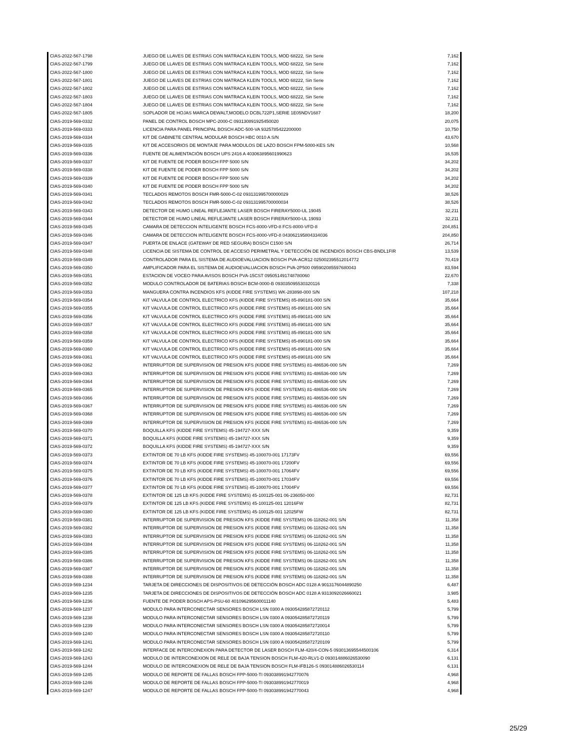| CIAS-2022-567-1798 | JUEGO DE LLAVES DE ESTRIAS CON MATRACA KLEIN TOOLS, MOD 68222, Sin Serie | 7,162 |
| CIAS-2022-567-1799 | JUEGO DE LLAVES DE ESTRIAS CON MATRACA KLEIN TOOLS, MOD 68222, Sin Serie | 7,162 |
| CIAS-2022-567-1800 | JUEGO DE LLAVES DE ESTRIAS CON MATRACA KLEIN TOOLS, MOD 68222, Sin Serie | 7,162 |
| CIAS-2022-567-1801 | JUEGO DE LLAVES DE ESTRIAS CON MATRACA KLEIN TOOLS, MOD 68222, Sin Serie | 7,162 |
| CIAS-2022-567-1802 | JUEGO DE LLAVES DE ESTRIAS CON MATRACA KLEIN TOOLS, MOD 68222, Sin Serie | 7,162 |
| CIAS-2022-567-1803 | JUEGO DE LLAVES DE ESTRIAS CON MATRACA KLEIN TOOLS, MOD 68222, Sin Serie | 7,162 |
| CIAS-2022-567-1804 | JUEGO DE LLAVES DE ESTRIAS CON MATRACA KLEIN TOOLS, MOD 68222, Sin Serie | 7,162 |
| CIAS-2022-567-1805 | SOPLADOR DE HOJAS MARCA DEWALT,MODELO DCBL722P1,SERIE 1E05NDV1687 | 18,200 |
| CIAS-2019-569-0332 | PANEL DE CONTROL BOSCH MPC-2000-C 093130891925450020 | 20,075 |
| CIAS-2019-569-0333 | LICENCIA PARA PANEL PRINCIPAL BOSCH ADC-500-VA 9325785422200000 | 10,750 |
| CIAS-2019-569-0334 | KIT DE GABINETE CENTRAL MODULAR BOSCH HBC 0010 A S/N | 43,670 |
| CIAS-2019-569-0335 | KIT DE ACCESORIOS DE MONTAJE PARA MODULOS DE LAZO BOSCH FPM-5000-KES S/N | 10,568 |
| CIAS-2019-569-0336 | FUENTE DE ALIMENTACIÓN BOSCH UPS 2416 A 403063895601990623 | 16,535 |
| CIAS-2019-569-0337 | KIT DE FUENTE DE PODER BOSCH FPP 5000 S/N | 34,202 |
| CIAS-2019-569-0338 | KIT DE FUENTE DE PODER BOSCH FPP 5000 S/N | 34,202 |
| CIAS-2019-569-0339 | KIT DE FUENTE DE PODER BOSCH FPP 5000 S/N | 34,202 |
| CIAS-2019-569-0340 | KIT DE FUENTE DE PODER BOSCH FPP 5000 S/N | 34,202 |
| CIAS-2019-569-0341 | TECLADOS REMOTOS BOSCH FMR-5000-C-02 093131995700000029 | 38,526 |
| CIAS-2019-569-0342 | TECLADOS REMOTOS BOSCH FMR-5000-C-02 093131995700000034 | 38,526 |
| CIAS-2019-569-0343 | DETECTOR DE HUMO LINEAL REFLEJANTE LASER BOSCH FIRERAY5000-UL 19045 | 32,211 |
| CIAS-2019-569-0344 | DETECTOR DE HUMO LINEAL REFLEJANTE LASER BOSCH FIRERAY5000-UL 19093 | 32,211 |
| CIAS-2019-569-0345 | CAMARA DE DETECCION INTELIGENTE BOSCH FCS-8000-VFD-8 FCS-8000-VFD-8 | 204,851 |
| CIAS-2019-569-0346 | CAMARA DE DETECCION INTELIGENTE BOSCH FCS-8000-VFD-8 043062195804334036 | 204,850 |
| CIAS-2019-569-0347 | PUERTA DE ENLACE (GATEWAY DE RED SEGURA) BOSCH C1500 S/N | 26,714 |
| CIAS-2019-569-0348 | LICENCIA DE SISTEMA DE CONTROL DE ACCESO PERIMETRAL Y DETECCIÓN DE INCENDIOS BOSCH CBS-BNDL1FIR | 13,539 |
| CIAS-2019-569-0349 | CONTROLADOR PARA EL SISTEMA DE AUDIOEVALUACION BOSCH PVA-ACR12 025002395512014772 | 70,419 |
| CIAS-2019-569-0350 | AMPLIFICADOR PARA EL SISTEMA DE AUDIOEVALUACION BOSCH PVA-2P500 095902085597680043 | 83,594 |
| CIAS-2019-569-0351 | ESTACION DE VOCEO PARA AVISOS BOSCH PVA-15CST 095051491748780060 | 22,670 |
| CIAS-2019-569-0352 | MODULO CONTROLADOR DE BATERIAS BOSCH BCM-0000-B 093035095530320116 | 7,338 |
| CIAS-2019-569-0353 | MANGUERA CONTRA INCENDIOS KFS (KIDDE FIRE SYSTEMS) WK-283898-000 S/N | 107,218 |
| CIAS-2019-569-0354 | KIT VALVULA DE CONTROL ELECTRICO KFS (KIDDE FIRE SYSTEMS) 85-890181-000 S/N | 35,664 |
| CIAS-2019-569-0355 | KIT VALVULA DE CONTROL ELECTRICO KFS (KIDDE FIRE SYSTEMS) 85-890181-000 S/N | 35,664 |
| CIAS-2019-569-0356 | KIT VALVULA DE CONTROL ELECTRICO KFS (KIDDE FIRE SYSTEMS) 85-890181-000 S/N | 35,664 |
| CIAS-2019-569-0357 | KIT VALVULA DE CONTROL ELECTRICO KFS (KIDDE FIRE SYSTEMS) 85-890181-000 S/N | 35,664 |
| CIAS-2019-569-0358 | KIT VALVULA DE CONTROL ELECTRICO KFS (KIDDE FIRE SYSTEMS) 85-890181-000 S/N | 35,664 |
| CIAS-2019-569-0359 | KIT VALVULA DE CONTROL ELECTRICO KFS (KIDDE FIRE SYSTEMS) 85-890181-000 S/N | 35,664 |
| CIAS-2019-569-0360 | KIT VALVULA DE CONTROL ELECTRICO KFS (KIDDE FIRE SYSTEMS) 85-890181-000 S/N | 35,664 |
| CIAS-2019-569-0361 | KIT VALVULA DE CONTROL ELECTRICO KFS (KIDDE FIRE SYSTEMS) 85-890181-000 S/N | 35,664 |
| CIAS-2019-569-0362 | INTERRUPTOR DE SUPERVISION DE PRESION KFS (KIDDE FIRE SYSTEMS) 81-486536-000 S/N | 7,269 |
| CIAS-2019-569-0363 | INTERRUPTOR DE SUPERVISION DE PRESION KFS (KIDDE FIRE SYSTEMS) 81-486536-000 S/N | 7,269 |
| CIAS-2019-569-0364 | INTERRUPTOR DE SUPERVISION DE PRESION KFS (KIDDE FIRE SYSTEMS) 81-486536-000 S/N | 7,269 |
| CIAS-2019-569-0365 | INTERRUPTOR DE SUPERVISION DE PRESION KFS (KIDDE FIRE SYSTEMS) 81-486536-000 S/N | 7,269 |
| CIAS-2019-569-0366 | INTERRUPTOR DE SUPERVISION DE PRESION KFS (KIDDE FIRE SYSTEMS) 81-486536-000 S/N | 7,269 |
| CIAS-2019-569-0367 | INTERRUPTOR DE SUPERVISION DE PRESION KFS (KIDDE FIRE SYSTEMS) 81-486536-000 S/N | 7,269 |
| CIAS-2019-569-0368 | INTERRUPTOR DE SUPERVISION DE PRESION KFS (KIDDE FIRE SYSTEMS) 81-486536-000 S/N | 7,269 |
| CIAS-2019-569-0369 | INTERRUPTOR DE SUPERVISION DE PRESION KFS (KIDDE FIRE SYSTEMS) 81-486536-000 S/N | 7,269 |
| CIAS-2019-569-0370 | BOQUILLA KFS (KIDDE FIRE SYSTEMS) 45-194727-XXX S/N | 9,359 |
| CIAS-2019-569-0371 | BOQUILLA KFS (KIDDE FIRE SYSTEMS) 45-194727-XXX S/N | 9,359 |
| CIAS-2019-569-0372 | BOQUILLA KFS (KIDDE FIRE SYSTEMS) 45-194727-XXX S/N | 9,359 |
| CIAS-2019-569-0373 | EXTINTOR DE 70 LB KFS (KIDDE FIRE SYSTEMS) 45-100070-001 17173FV | 69,556 |
| CIAS-2019-569-0374 | EXTINTOR DE 70 LB KFS (KIDDE FIRE SYSTEMS) 45-100070-001 17200FV | 69,556 |
| CIAS-2019-569-0375 | EXTINTOR DE 70 LB KFS (KIDDE FIRE SYSTEMS) 45-100070-001 17064FV | 69,556 |
| CIAS-2019-569-0376 | EXTINTOR DE 70 LB KFS (KIDDE FIRE SYSTEMS) 45-100070-001 17034FV | 69,556 |
| CIAS-2019-569-0377 | EXTINTOR DE 70 LB KFS (KIDDE FIRE SYSTEMS) 45-100070-001 17004FV | 69,556 |
| CIAS-2019-569-0378 | EXTINTOR DE 125 LB KFS (KIDDE FIRE SYSTEMS) 45-100125-001 06-236050-000 | 82,731 |
| CIAS-2019-569-0379 | EXTINTOR DE 125 LB KFS (KIDDE FIRE SYSTEMS) 45-100125-001 12016FW | 82,731 |
| CIAS-2019-569-0380 | EXTINTOR DE 125 LB KFS (KIDDE FIRE SYSTEMS) 45-100125-001 12025FW | 82,731 |
| CIAS-2019-569-0381 | INTERRUPTOR DE SUPERVISION DE PRESION KFS (KIDDE FIRE SYSTEMS) 06-118262-001 S/N | 11,358 |
| CIAS-2019-569-0382 | INTERRUPTOR DE SUPERVISION DE PRESION KFS (KIDDE FIRE SYSTEMS) 06-118262-001 S/N | 11,358 |
| CIAS-2019-569-0383 | INTERRUPTOR DE SUPERVISION DE PRESION KFS (KIDDE FIRE SYSTEMS) 06-118262-001 S/N | 11,358 |
| CIAS-2019-569-0384 | INTERRUPTOR DE SUPERVISION DE PRESION KFS (KIDDE FIRE SYSTEMS) 06-118262-001 S/N | 11,358 |
| CIAS-2019-569-0385 | INTERRUPTOR DE SUPERVISION DE PRESION KFS (KIDDE FIRE SYSTEMS) 06-118262-001 S/N | 11,358 |
| CIAS-2019-569-0386 | INTERRUPTOR DE SUPERVISION DE PRESION KFS (KIDDE FIRE SYSTEMS) 06-118262-001 S/N | 11,358 |
| CIAS-2019-569-0387 | INTERRUPTOR DE SUPERVISION DE PRESION KFS (KIDDE FIRE SYSTEMS) 06-118262-001 S/N | 11,358 |
| CIAS-2019-569-0388 | INTERRUPTOR DE SUPERVISION DE PRESION KFS (KIDDE FIRE SYSTEMS) 06-118262-001 S/N | 11,358 |
| CIAS-2019-569-1234 | TARJETA DE DIRECCIONES DE DISPOSITIVOS DE DETECCIÓN BOSCH ADC 0128 A 9013176044890250 | 6,487 |
| CIAS-2019-569-1235 | TARJETA DE DIRECCIONES DE DISPOSITIVOS DE DETECCIÓN BOSCH ADC 0128 A 9313092026660021 | 3,985 |
| CIAS-2019-569-1236 | FUENTE DE PODER BOSCH APS-PSU-60 401096295600011140 | 5,483 |
| CIAS-2019-569-1237 | MODULO PARA INTERCONECTAR SENSORES BOSCH LSN 0300 A 093054285872720112 | 5,799 |
| CIAS-2019-569-1238 | MODULO PARA INTERCONECTAR SENSORES BOSCH LSN 0300 A 093054285872720119 | 5,799 |
| CIAS-2019-569-1239 | MODULO PARA INTERCONECTAR SENSORES BOSCH LSN 0300 A 093054285872720014 | 5,799 |
| CIAS-2019-569-1240 | MODULO PARA INTERCONECTAR SENSORES BOSCH LSN 0300 A 093054285872720110 | 5,799 |
| CIAS-2019-569-1241 | MODULO PARA INTERCONECTAR SENSORES BOSCH LSN 0300 A 093054285872720109 | 5,799 |
| CIAS-2019-569-1242 | INTERFACE DE INTERCONEXION PARA DETECTOR DE LASER BOSCH FLM-420/4-CON-5 093013695544500106 | 6,314 |
| CIAS-2019-569-1243 | MODULO DE INTERCONEXION DE RELE DE BAJA TENSION BOSCH FLM-420-RLV1-D 093014886026530090 | 6,131 |
| CIAS-2019-569-1244 | MODULO DE INTERCONEXION DE RELE DE BAJA TENSION BOSCH FLM-IFB126-S 093014886026530114 | 6,131 |
| CIAS-2019-569-1245 | MODULO DE REPORTE DE FALLAS BOSCH FPP-5000-TI 093038991942770076 | 4,968 |
| CIAS-2019-569-1246 | MODULO DE REPORTE DE FALLAS BOSCH FPP-5000-TI 093038991942770019 | 4,968 |
| CIAS-2019-569-1247 | MODULO DE REPORTE DE FALLAS BOSCH FPP-5000-TI 093038991942770043 | 4,968 |
25/29